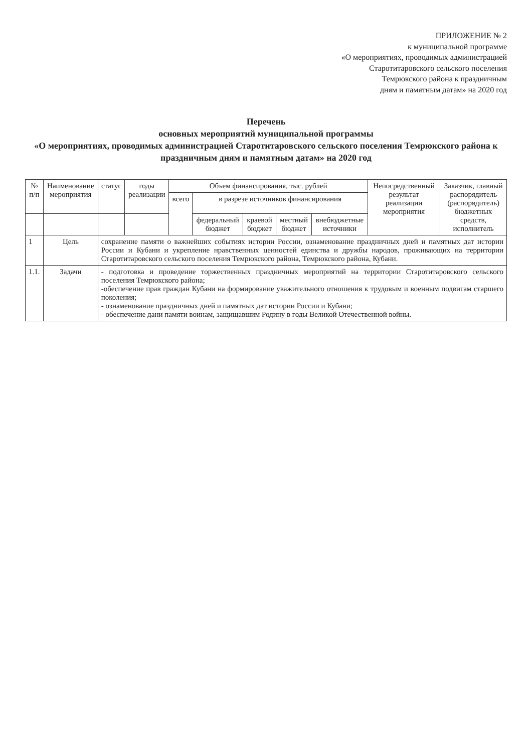ПРИЛОЖЕНИЕ № 2
к муниципальной программе
«О мероприятиях, проводимых администрацией
Старотитаровского сельского поселения
Темрюкского района к праздничным
дням и памятным датам» на 2020 год
Перечень
основных мероприятий муниципальной программы
«О мероприятиях, проводимых администрацией Старотитаровского сельского поселения Темрюкского района к
праздничным дням и памятным датам» на 2020 год
| № п/п | Наименование мероприятия | статус | годы реализации | Объем финансирования, тыс. рублей | | | | | Непосредственный результат реализации мероприятия | Заказчик, главный распорядитель (распорядитель) бюджетных средств, исполнитель |
| --- | --- | --- | --- | --- | --- | --- | --- | --- | --- | --- |
| | | | | всего | в разрезе источников финансирования | | | | | |
| | | | | | федеральный бюджет | краевой бюджет | местный бюджет | внебюджетные источники | | |
| 1 | Цель | сохранение памяти о важнейших событиях истории России, ознаменование праздничных дней и памятных дат истории России и Кубани и укрепление нравственных ценностей единства и дружбы народов, проживающих на территории Старотитаровского сельского поселения Темрюкского района, Темрюкского района, Кубани. | | | | | | | | |
| 1.1. | Задачи | - подготовка и проведение торжественных праздничных мероприятий на территории Старотитаровского сельского поселения Темрюкского района; -обеспечение прав граждан Кубани на формирование уважительного отношения к трудовым и военным подвигам старшего поколения; - ознаменование праздничных дней и памятных дат истории России и Кубани; - обеспечение дани памяти воинам, защищавшим Родину в годы Великой Отечественной войны. | | | | | | | | |